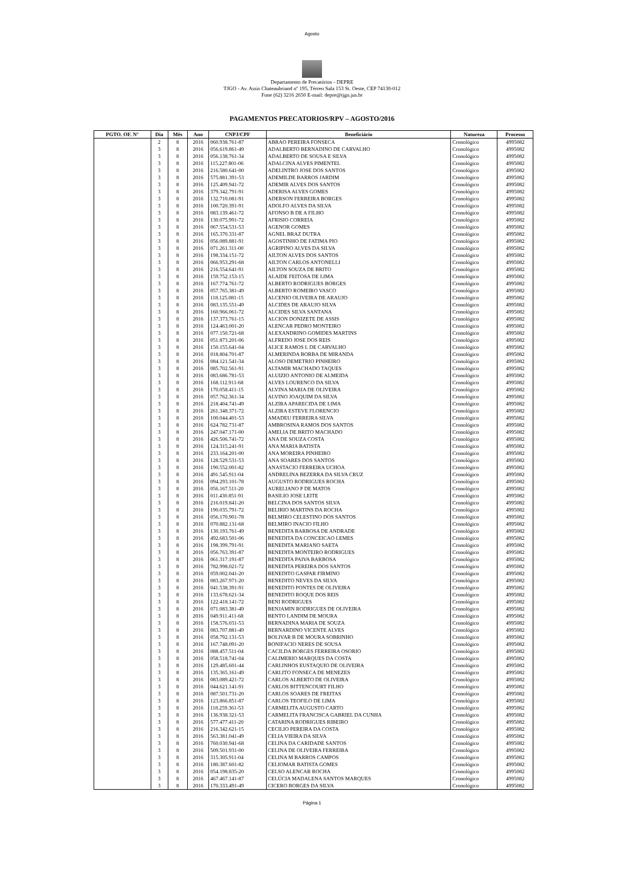Agosto
Departamento de Precatórios - DEPRE
TJGO - Av. Assis Chateaubriand nº 195, Térreo Sala 153 St. Oeste, CEP 74130-012
Fone (62) 3216 2650 E-mail: depre@tjgo.jus.br
PAGAMENTOS PRECATORIOS/RPV – AGOSTO/2016
| PGTO. OF. N° | Dia | Mês | Ano | CNPJ/CPF | Beneficiário | Natureza | Processo |
| --- | --- | --- | --- | --- | --- | --- | --- |
| | 2 | 8 | 2016 | 060.938.761-87 | ABRAO PEREIRA FONSECA | Cronológico | 4995082 |
| | 3 | 8 | 2016 | 056.619.861-49 | ADALBERTO BERNADINO DE CARVALHO | Cronológico | 4995082 |
| | 3 | 8 | 2016 | 056.138.761-34 | ADALBERTO DE SOUSA E SILVA | Cronológico | 4995082 |
| | 3 | 8 | 2016 | 115.227.801-06 | ADALCINA ALVES PIMENTEL | Cronológico | 4995082 |
| | 3 | 8 | 2016 | 216.580.641-00 | ADELINTRO JOSE DOS SANTOS | Cronológico | 4995082 |
| | 3 | 8 | 2016 | 575.881.391-53 | ADEMILDE BARROS JARDIM | Cronológico | 4995082 |
| | 3 | 8 | 2016 | 125.409.941-72 | ADEMIR ALVES DOS SANTOS | Cronológico | 4995082 |
| | 3 | 8 | 2016 | 379.342.791-91 | ADERISA ALVES GOMES | Cronológico | 4995082 |
| | 3 | 8 | 2016 | 132.710.081-91 | ADERSON FERREIRA BORGES | Cronológico | 4995082 |
| | 3 | 8 | 2016 | 100.720.391-91 | ADOLFO ALVES DA SILVA | Cronológico | 4995082 |
| | 3 | 8 | 2016 | 083.139.461-72 | AFONSO B DE A FILHO | Cronológico | 4995082 |
| | 3 | 8 | 2016 | 130.075.991-72 | AFRISIO CORREIA | Cronológico | 4995082 |
| | 3 | 8 | 2016 | 067.554.531-53 | AGENOR GOMES | Cronológico | 4995082 |
| | 3 | 8 | 2016 | 165.370.331-87 | AGNEL BRAZ DUTRA | Cronológico | 4995082 |
| | 3 | 8 | 2016 | 056.089.881-91 | AGOSTINHO DE FATIMA PIO | Cronológico | 4995082 |
| | 3 | 8 | 2016 | 071.261.311-00 | AGRIPINO ALVES DA SILVA | Cronológico | 4995082 |
| | 3 | 8 | 2016 | 198.334.151-72 | AILTON ALVES DOS SANTOS | Cronológico | 4995082 |
| | 3 | 8 | 2016 | 066.953.291-68 | AILTON CARLOS ANTONELLI | Cronológico | 4995082 |
| | 3 | 8 | 2016 | 216.554.641-91 | AILTON SOUZA DE BRITO | Cronológico | 4995082 |
| | 3 | 8 | 2016 | 159.752.153-15 | ALAIDE FEITOSA DE LIMA | Cronológico | 4995082 |
| | 3 | 8 | 2016 | 167.774.761-72 | ALBERTO RODRIGUES BORGES | Cronológico | 4995082 |
| | 3 | 8 | 2016 | 057.765.381-49 | ALBERTO ROMEIRO VASCO | Cronológico | 4995082 |
| | 3 | 8 | 2016 | 118.125.081-15 | ALCENIO OLIVEIRA DE ARAUJO | Cronológico | 4995082 |
| | 3 | 8 | 2016 | 083.135.551-49 | ALCIDES DE ARAUJO SILVA | Cronológico | 4995082 |
| | 3 | 8 | 2016 | 160.966.061-72 | ALCIDES SILVA SANTANA | Cronológico | 4995082 |
| | 3 | 8 | 2016 | 137.373.761-15 | ALCION DONIZETE DE ASSIS | Cronológico | 4995082 |
| | 3 | 8 | 2016 | 124.463.001-20 | ALENCAR PEDRO MONTEIRO | Cronológico | 4995082 |
| | 3 | 8 | 2016 | 077.150.721-68 | ALEXANDRINO GOMIDES MARTINS | Cronológico | 4995082 |
| | 3 | 8 | 2016 | 051.873.201-06 | ALFREDO JOSE DOS REIS | Cronológico | 4995082 |
| | 3 | 8 | 2016 | 150.155.641-04 | ALICE RAMOS L DE CARVALHO | Cronológico | 4995082 |
| | 3 | 8 | 2016 | 018.804.701-87 | ALMERINDA BORBA DE MIRANDA | Cronológico | 4995082 |
| | 3 | 8 | 2016 | 084.121.541-34 | ALOSO DEMETRIO PINHEIRO | Cronológico | 4995082 |
| | 3 | 8 | 2016 | 085.702.561-91 | ALTAMIR MACHADO TAQUES | Cronológico | 4995082 |
| | 3 | 8 | 2016 | 083.686.781-53 | ALUIZIO ANTONIO DE ALMEIDA | Cronológico | 4995082 |
| | 3 | 8 | 2016 | 168.112.911-68 | ALVES LOURENCO DA SILVA | Cronológico | 4995082 |
| | 3 | 8 | 2016 | 170.058.411-15 | ALVINA MARIA DE OLIVEIRA | Cronológico | 4995082 |
| | 3 | 8 | 2016 | 057.762.361-34 | ALVINO JOAQUIM DA SILVA | Cronológico | 4995082 |
| | 3 | 8 | 2016 | 218.404.741-49 | ALZIRA APARECIDA DE LIMA | Cronológico | 4995082 |
| | 3 | 8 | 2016 | 261.348.371-72 | ALZIRA ESTEVE FLORENCIO | Cronológico | 4995082 |
| | 3 | 8 | 2016 | 100.044.401-53 | AMADEU FERREIRA SILVA | Cronológico | 4995082 |
| | 3 | 8 | 2016 | 624.782.731-87 | AMBROSINA RAMOS DOS SANTOS | Cronológico | 4995082 |
| | 3 | 8 | 2016 | 247.047.171-00 | AMELIA DE BRITO MACHADO | Cronológico | 4995082 |
| | 3 | 8 | 2016 | 426.506.741-72 | ANA DE SOUZA COSTA | Cronológico | 4995082 |
| | 3 | 8 | 2016 | 124.315.241-91 | ANA MARIA BATISTA | Cronológico | 4995082 |
| | 3 | 8 | 2016 | 233.164.201-00 | ANA MOREIRA PINHEIRO | Cronológico | 4995082 |
| | 3 | 8 | 2016 | 128.529.531-53 | ANA SOARES DOS SANTOS | Cronológico | 4995082 |
| | 3 | 8 | 2016 | 190.552.001-82 | ANASTACIO FERREIRA UCHOA | Cronológico | 4995082 |
| | 3 | 8 | 2016 | 491.545.911-04 | ANDRELINA BEZERRA DA SILVA CRUZ | Cronológico | 4995082 |
| | 3 | 8 | 2016 | 094.293.101-78 | AUGUSTO RODRIGUES ROCHA | Cronológico | 4995082 |
| | 3 | 8 | 2016 | 056.167.511-20 | AURELIANO P DE MATOS | Cronológico | 4995082 |
| | 3 | 8 | 2016 | 011.430.851-91 | BASILIO JOSE LEITE | Cronológico | 4995082 |
| | 3 | 8 | 2016 | 216.019.841-20 | BELCINA DOS SANTOS SILVA | Cronológico | 4995082 |
| | 3 | 8 | 2016 | 190.035.791-72 | BELIRIO MARTINS DA ROCHA | Cronológico | 4995082 |
| | 3 | 8 | 2016 | 056.170.901-78 | BELMIRO CELESTINO DOS SANTOS | Cronológico | 4995082 |
| | 3 | 8 | 2016 | 070.882.131-68 | BELMIRO INACIO FILHO | Cronológico | 4995082 |
| | 3 | 8 | 2016 | 130.193.761-49 | BENEDITA BARBOSA DE ANDRADE | Cronológico | 4995082 |
| | 3 | 8 | 2016 | 492.683.501-06 | BENEDITA DA CONCEICAO LEMES | Cronológico | 4995082 |
| | 3 | 8 | 2016 | 198.399.791-91 | BENEDITA MARIANO SAETA | Cronológico | 4995082 |
| | 3 | 8 | 2016 | 056.763.391-87 | BENEDITA MONTEIRO RODRIGUES | Cronológico | 4995082 |
| | 3 | 8 | 2016 | 061.317.191-87 | BENEDITA PAIVA BARBOSA | Cronológico | 4995082 |
| | 3 | 8 | 2016 | 782.998.021-72 | BENEDITA PEREIRA DOS SANTOS | Cronológico | 4995082 |
| | 3 | 8 | 2016 | 059.002.041-20 | BENEDITO GASPAR FIRMINO | Cronológico | 4995082 |
| | 3 | 8 | 2016 | 083.267.971-20 | BENEDITO NEVES DA SILVA | Cronológico | 4995082 |
| | 3 | 8 | 2016 | 041.538.391-91 | BENEDITO PONTES DE OLIVEIRA | Cronológico | 4995082 |
| | 3 | 8 | 2016 | 133.678.621-34 | BENEDITO ROQUE DOS REIS | Cronológico | 4995082 |
| | 3 | 8 | 2016 | 122.418.141-72 | BENI RODRIGUES | Cronológico | 4995082 |
| | 3 | 8 | 2016 | 071.083.381-49 | BENJAMIN RODRIGUES DE OLIVEIRA | Cronológico | 4995082 |
| | 3 | 8 | 2016 | 049.911.411-68 | BENTO LANDIM DE MOURA | Cronológico | 4995082 |
| | 3 | 8 | 2016 | 158.576.031-53 | BERNADINA MARIA DE SOUZA | Cronológico | 4995082 |
| | 3 | 8 | 2016 | 083.707.881-49 | BERNARDINO VICENTE ALVES | Cronológico | 4995082 |
| | 3 | 8 | 2016 | 058.792.131-53 | BOLIVAR B DE MOURA SOBRINHO | Cronológico | 4995082 |
| | 3 | 8 | 2016 | 167.748.091-20 | BONIFACIO NERES DE SOUSA | Cronológico | 4995082 |
| | 3 | 8 | 2016 | 088.457.511-04 | CACILDA BORGES FERREIRA OSORIO | Cronológico | 4995082 |
| | 3 | 8 | 2016 | 058.518.741-04 | CALIMERIO MARQUES DA COSTA | Cronológico | 4995082 |
| | 3 | 8 | 2016 | 129.485.601-44 | CARLINHOS EUSTAQUIO DE OLIVEIRA | Cronológico | 4995082 |
| | 3 | 8 | 2016 | 135.365.161-49 | CARLITO FONSECA DE MENEZES | Cronológico | 4995082 |
| | 3 | 8 | 2016 | 083.089.421-72 | CARLOS ALBERTO DE OLIVEIRA | Cronológico | 4995082 |
| | 3 | 8 | 2016 | 044.621.141-91 | CARLOS BITTENCOURT FILHO | Cronológico | 4995082 |
| | 3 | 8 | 2016 | 087.501.731-20 | CARLOS SOARES DE FREITAS | Cronológico | 4995082 |
| | 3 | 8 | 2016 | 123.866.851-87 | CARLOS TEOFILO DE LIMA | Cronológico | 4995082 |
| | 3 | 8 | 2016 | 118.259.361-53 | CARMELITA AUGUSTO CARTO | Cronológico | 4995082 |
| | 3 | 8 | 2016 | 136.938.321-53 | CARMELITA FRANCISCA GABRIEL DA CUNHA | Cronológico | 4995082 |
| | 3 | 8 | 2016 | 577.477.411-20 | CATARINA RODRIGUES RIBEIRO | Cronológico | 4995082 |
| | 3 | 8 | 2016 | 216.342.621-15 | CECILIO PEREIRA DA COSTA | Cronológico | 4995082 |
| | 3 | 8 | 2016 | 563.381.041-49 | CELIA VIEIRA DA SILVA | Cronológico | 4995082 |
| | 3 | 8 | 2016 | 760.030.941-68 | CELINA DA CARIDADE SANTOS | Cronológico | 4995082 |
| | 3 | 8 | 2016 | 509.501.931-00 | CELINA DE OLIVEIRA FERREIRA | Cronológico | 4995082 |
| | 3 | 8 | 2016 | 315.305.911-04 | CELINA M BARROS CAMPOS | Cronológico | 4995082 |
| | 3 | 8 | 2016 | 180.387.601-82 | CELIOMAR BATISTA GOMES | Cronológico | 4995082 |
| | 3 | 8 | 2016 | 054.198.835-20 | CELSO ALENCAR ROCHA | Cronológico | 4995082 |
| | 3 | 8 | 2016 | 467.467.141-87 | CELÚCIA MADALENA SANTOS MARQUES | Cronológico | 4995082 |
| | 3 | 8 | 2016 | 170.333.491-49 | CICERO BORGES DA SILVA | Cronológico | 4995082 |
Página 1